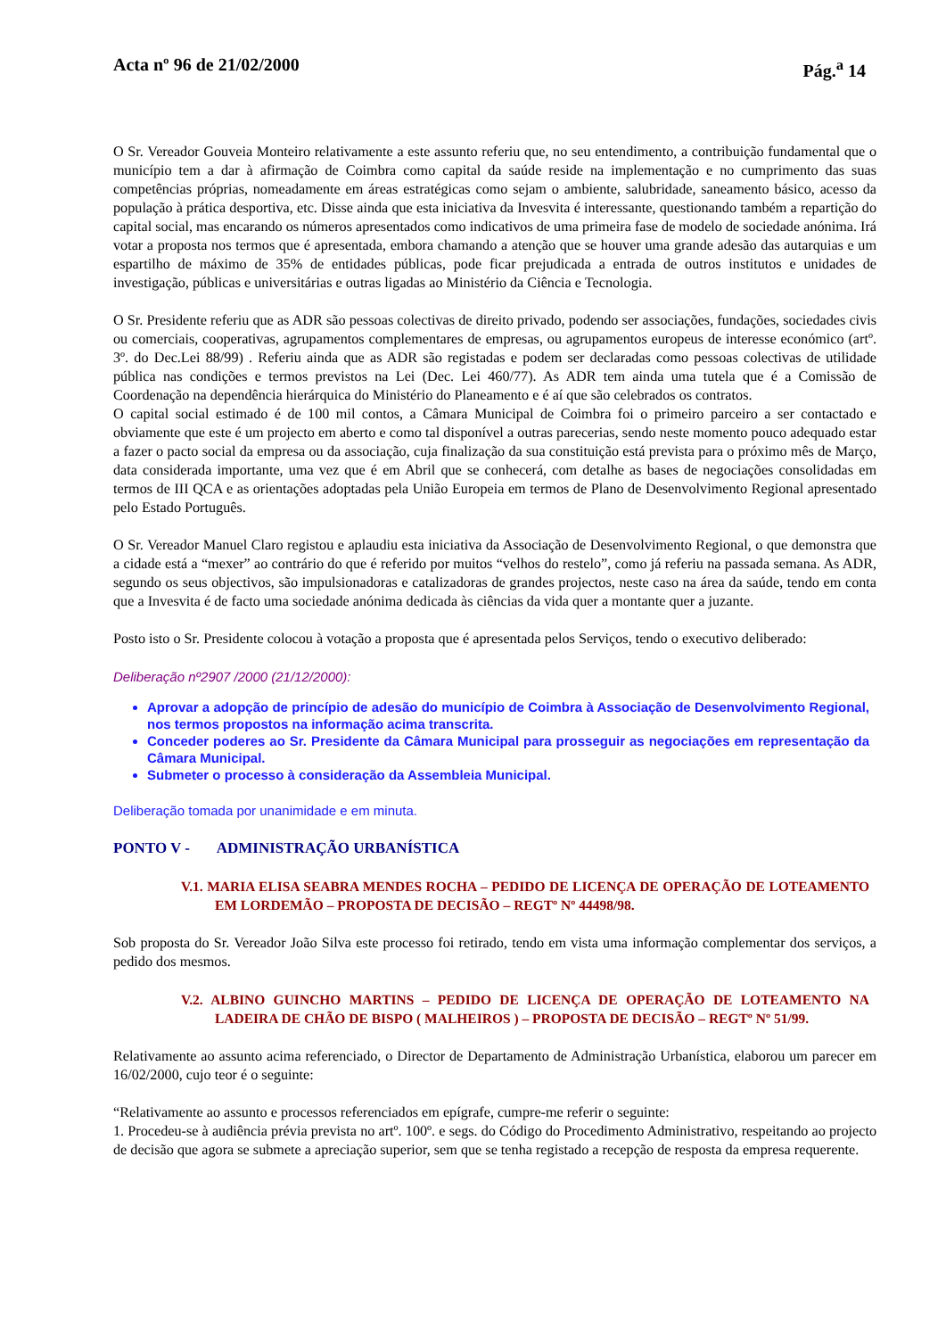Acta nº 96 de 21/02/2000 Pág.<sup>a</sup> 14
O Sr. Vereador Gouveia Monteiro relativamente a este assunto referiu que, no seu entendimento, a contribuição fundamental que o município tem a dar à afirmação de Coimbra como capital da saúde reside na implementação e no cumprimento das suas competências próprias, nomeadamente em áreas estratégicas como sejam o ambiente, salubridade, saneamento básico, acesso da população à prática desportiva, etc. Disse ainda que esta iniciativa da Invesvita é interessante, questionando também a repartição do capital social, mas encarando os números apresentados como indicativos de uma primeira fase de modelo de sociedade anónima. Irá votar a proposta nos termos que é apresentada, embora chamando a atenção que se houver uma grande adesão das autarquias e um espartilho de máximo de 35% de entidades públicas, pode ficar prejudicada a entrada de outros institutos e unidades de investigação, públicas e universitárias e outras ligadas ao Ministério da Ciência e Tecnologia.
O Sr. Presidente referiu que as ADR são pessoas colectivas de direito privado, podendo ser associações, fundações, sociedades civis ou comerciais, cooperativas, agrupamentos complementares de empresas, ou agrupamentos europeus de interesse económico (artº. 3º. do Dec.Lei 88/99) . Referiu ainda que as ADR são registadas e podem ser declaradas como pessoas colectivas de utilidade pública nas condições e termos previstos na Lei (Dec. Lei 460/77). As ADR tem ainda uma tutela que é a Comissão de Coordenação na dependência hierárquica do Ministério do Planeamento e é aí que são celebrados os contratos.
O capital social estimado é de 100 mil contos, a Câmara Municipal de Coimbra foi o primeiro parceiro a ser contactado e obviamente que este é um projecto em aberto e como tal disponível a outras parecerias, sendo neste momento pouco adequado estar a fazer o pacto social da empresa ou da associação, cuja finalização da sua constituição está prevista para o próximo mês de Março, data considerada importante, uma vez que é em Abril que se conhecerá, com detalhe as bases de negociações consolidadas em termos de III QCA e as orientações adoptadas pela União Europeia em termos de Plano de Desenvolvimento Regional apresentado pelo Estado Português.
O Sr. Vereador Manuel Claro registou e aplaudiu esta iniciativa da Associação de Desenvolvimento Regional, o que demonstra que a cidade está a “mexer” ao contrário do que é referido por muitos “velhos do restelo”, como já referiu na passada semana. As ADR, segundo os seus objectivos, são impulsionadoras e catalizadoras de grandes projectos, neste caso na área da saúde, tendo em conta que a Invesvita é de facto uma sociedade anónima dedicada às ciências da vida quer a montante quer a juzante.
Posto isto o Sr. Presidente colocou à votação a proposta que é apresentada pelos Serviços, tendo o executivo deliberado:
Deliberação nº2907 /2000 (21/12/2000):
Aprovar a adopção de princípio de adesão do município de Coimbra à Associação de Desenvolvimento Regional, nos termos propostos na informação acima transcrita.
Conceder poderes ao Sr. Presidente da Câmara Municipal para prosseguir as negociações em representação da Câmara Municipal.
Submeter o processo à consideração da Assembleia Municipal.
Deliberação tomada por unanimidade e em minuta.
PONTO V - ADMINISTRAÇÃO URBANÍSTICA
V.1. MARIA ELISA SEABRA MENDES ROCHA – PEDIDO DE LICENÇA DE OPERAÇÃO DE LOTEAMENTO EM LORDEMÃO – PROPOSTA DE DECISÃO – REGTº Nº 44498/98.
Sob proposta do Sr. Vereador João Silva este processo foi retirado, tendo em vista uma informação complementar dos serviços, a pedido dos mesmos.
V.2. ALBINO GUINCHO MARTINS – PEDIDO DE LICENÇA DE OPERAÇÃO DE LOTEAMENTO NA LADEIRA DE CHÃO DE BISPO ( MALHEIROS ) – PROPOSTA DE DECISÃO – REGTº Nº 51/99.
Relativamente ao assunto acima referenciado, o Director de Departamento de Administração Urbanística, elaborou um parecer em 16/02/2000, cujo teor é o seguinte:
“Relativamente ao assunto e processos referenciados em epígrafe, cumpre-me referir o seguinte:
1. Procedeu-se à audiência prévia prevista no artº. 100º. e segs. do Código do Procedimento Administrativo, respeitando ao projecto de decisão que agora se submete a apreciação superior, sem que se tenha registado a recepção de resposta da empresa requerente.